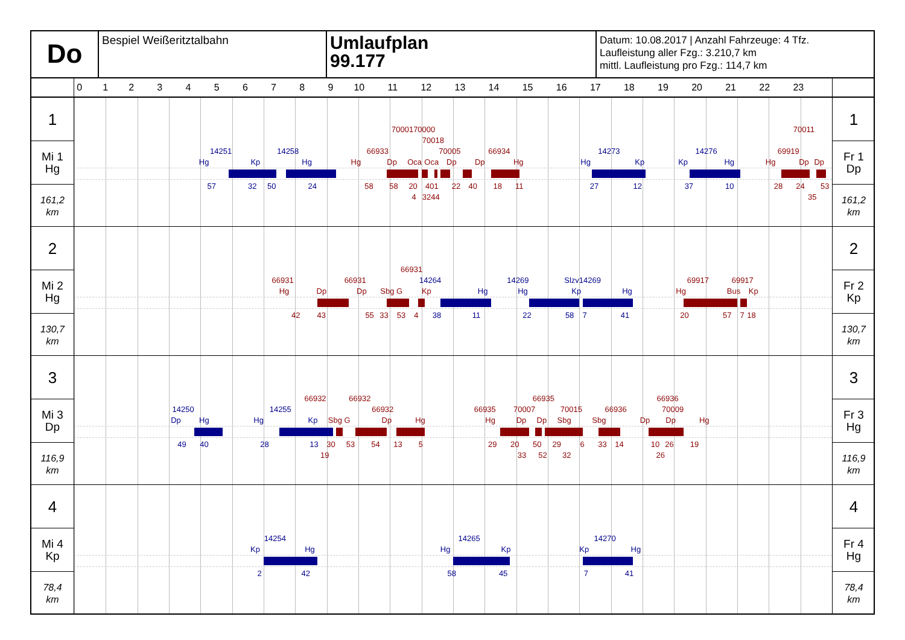Do
Bespiel Weißeritztalbahn
Umlaufplan
99.177
Datum: 10.08.2017 | Anzahl Fahrzeuge: 4 Tfz.
Laufleistung aller Fzg.: 3.210,7 km
mittl. Laufleistung pro Fzg.: 114,7 km
0123456789 10 11 12 13 14 15 16 17 18 19 20 21 22 23
1
Mi 1
Hg
161,2
km
7000170000 70011
70018
14251 14258 66933 70005 66934 14273 14276 69919
Hg Kp Hg Hg Dp Oca Oca Dp Dp Hg Hg Kp Kp Hg Hg Dp Dp
57 32 50 24 58 58 20 401 22 40 18 11 27 12 37 10 28 24 53
4 3244 35
1
Fr 1
Dp
161,2
km
2
Mi 2
Hg
130,7
km
66931
66931 66931 14264 14269 Slzv14269 69917 69917
Hg Dp Dp Sbg G Kp Hg Hg Kp Hg Hg Bus Kp
42 43 55 33 53 4 38 11 22 58 7 41 20 57 7 18
2
Fr 2
Kp
130,7
km
3
Mi 3
Dp
116,9
km
66932 66932 66935 66936
14250 14255 66932 66935 70007 70015 66936 70009
Dp Hg Hg Kp Sbg G Dp Hg Hg Dp Dp Sbg Sbg Dp Dp Hg
49 40 28 13 30 53 54 13 5 29 20 50 29 6 33 14 10 26 19
19 33 52 32 26
3
Fr 3
Hg
116,9
km
4
Mi 4
Kp
78,4
km
14254 14265 14270
Kp Hg Hg Kp Kp Hg
2 42 58 45 7 41
4
Fr 4
Hg
78,4
km